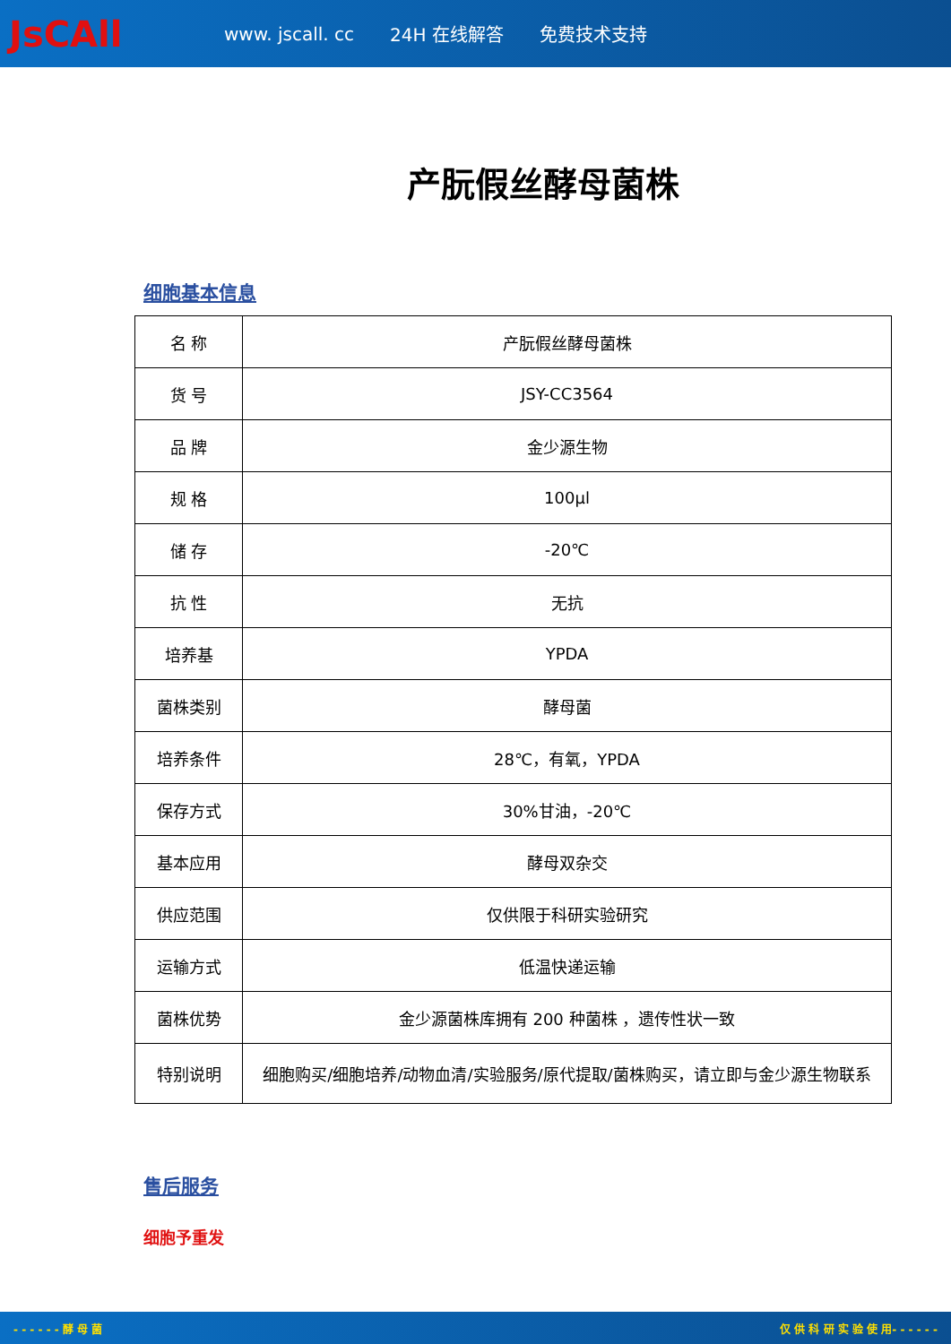JsCAll
www. jscall. cc 24H 在线解答 免费技术支持
产朊假丝酵母菌株
细胞基本信息
| 名 称 | 产朊假丝酵母菌株 |
| 货 号 | JSY-CC3564 |
| 品 牌 | 金少源生物 |
| 规 格 | 100μl |
| 储 存 | -20℃ |
| 抗 性 | 无抗 |
| 培养基 | YPDA |
| 菌株类别 | 酵母菌 |
| 培养条件 | 28℃，有氧，YPDA |
| 保存方式 | 30%甘油，-20℃ |
| 基本应用 | 酵母双杂交 |
| 供应范围 | 仅供限于科研实验研究 |
| 运输方式 | 低温快递运输 |
| 菌株优势 | 金少源菌株库拥有 200 种菌株 ，遗传性状一致 |
| 特别说明 | 细胞购买/细胞培养/动物血清/实验服务/原代提取/菌株购买，请立即与金少源生物联系 |
售后服务
细胞予重发
- - - - - - 酵 母 菌 仅 供 科 研 实 验 使 用- - - - - -